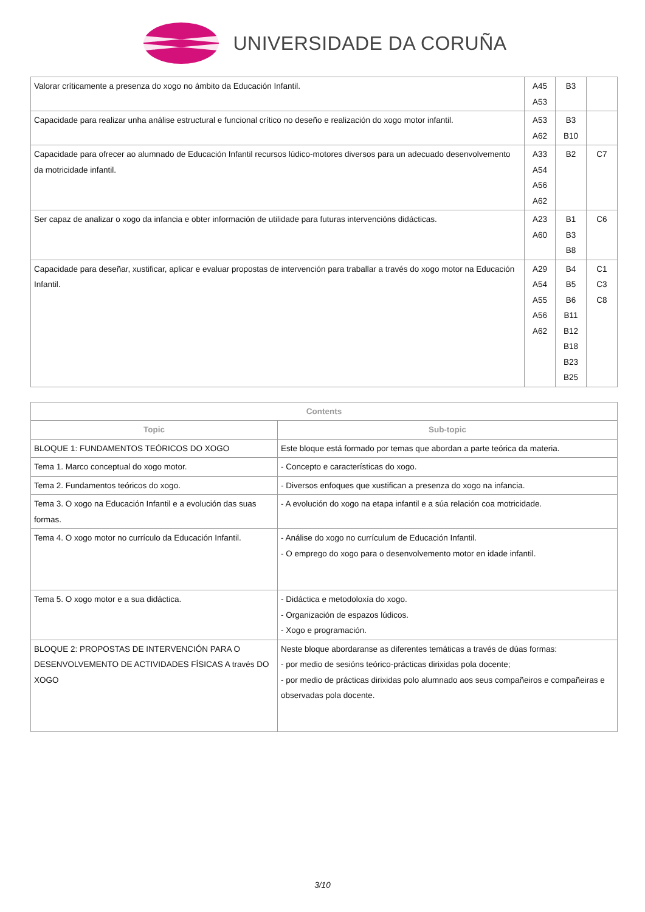UNIVERSIDADE DA CORUÑA
| Valorar críticamente a presenza do xogo no ámbito da Educación Infantil. | A45 A53 | B3 | |
| Capacidade para realizar unha análise estructural e funcional crítico no deseño e realización do xogo motor infantil. | A53 A62 | B3 B10 | |
| Capacidade para ofrecer ao alumnado de Educación Infantil recursos lúdico-motores diversos para un adecuado desenvolvemento da motricidade infantil. | A33 A54 A56 A62 | B2 | C7 |
| Ser capaz de analizar o xogo da infancia e obter información de utilidade para futuras intervencións didácticas. | A23 A60 | B1 B3 B8 | C6 |
| Capacidade para deseñar, xustificar, aplicar e evaluar propostas de intervención para traballar a través do xogo motor na Educación Infantil. | A29 A54 A55 A56 A62 | B4 B5 B6 B11 B12 B18 B23 B25 | C1 C3 C8 |
| Contents | |
| --- | --- |
| Topic | Sub-topic |
| BLOQUE 1: FUNDAMENTOS TEÓRICOS DO XOGO | Este bloque está formado por temas que abordan a parte teórica da materia. |
| Tema 1. Marco conceptual do xogo motor. | - Concepto e características do xogo. |
| Tema 2. Fundamentos teóricos do xogo. | - Diversos enfoques que xustifican a presenza do xogo na infancia. |
| Tema 3. O xogo na Educación Infantil e a evolución das suas formas. | - A evolución do xogo na etapa infantil e a súa relación coa motricidade. |
| Tema 4. O xogo motor no currículo da Educación Infantil. | - Análise do xogo no currículum de Educación Infantil. - O emprego do xogo para o desenvolvemento motor en idade infantil. |
| Tema 5. O xogo motor e a sua didáctica. | - Didáctica e metodoloxía do xogo. - Organización de espazos lúdicos. - Xogo e programación. |
| BLOQUE 2: PROPOSTAS DE INTERVENCIÓN PARA O DESENVOLVEMENTO DE ACTIVIDADES FÍSICAS A través DO XOGO | Neste bloque abordaranse as diferentes temáticas a través de dúas formas: - por medio de sesións teórico-prácticas dirixidas pola docente; - por medio de prácticas dirixidas polo alumnado aos seus compañeiros e compañeiras e observadas pola docente. |
3/10